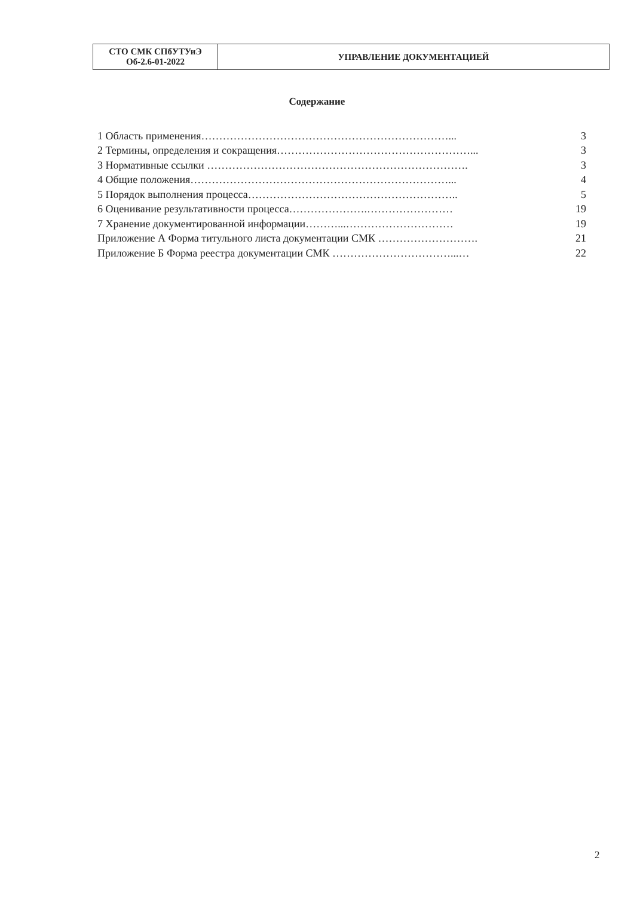| СТО СМК СПбУТУиЭ Об-2.6-01-2022 | УПРАВЛЕНИЕ ДОКУМЕНТАЦИЕЙ |
Содержание
| 1 Область применения……………………………………………………………... | 3 |
| 2 Термины, определения и сокращения………………………………………………... | 3 |
| 3 Нормативные ссылки ………………………………………………………………. | 3 |
| 4 Общие положения………………………………………………………………... | 4 |
| 5 Порядок выполнения процесса………………………………………………….. | 5 |
| 6 Оценивание результативности процесса………………….…………………… | 19 |
| 7 Хранение документированной информации………...………………………… | 19 |
| Приложение А Форма титульного листа документации СМК ………………………. | 21 |
| Приложение Б Форма реестра документации СМК ……………………………...… | 22 |
2